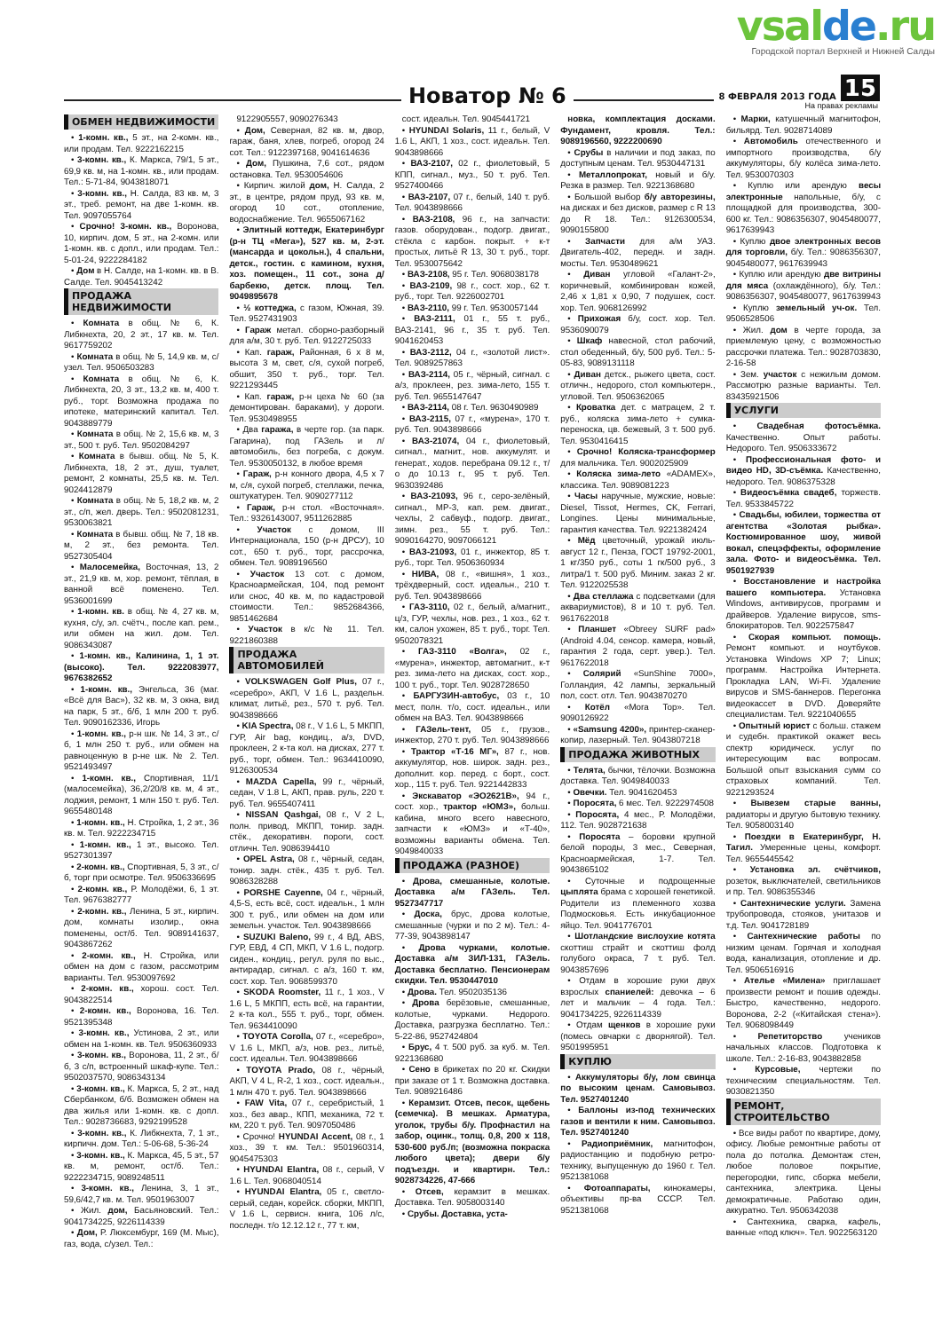vsalde.ru
Городской портал Верхней и Нижней Салды
Новатор № 6
8 ФЕВРАЛЯ 2013 ГОДА 15
На правах рекламы
ОБМЕН НЕДВИЖИМОСТИ
• 1-комн. кв., 5 эт., на 2-комн. кв., или продам. Тел. 9222162215
• 3-комн. кв., К. Маркса, 79/1, 5 эт., 69,9 кв. м, на 1-комн. кв., или продам. Тел.: 5-71-84, 9043818071
• 3-комн. кв., Н. Салда, 83 кв. м, 3 эт., треб. ремонт, на две 1-комн. кв. Тел. 9097055764
• Срочно! 3-комн. кв., Воронова, 10, кирпич. дом, 5 эт., на 2-комн. или 1-комн. кв. с допл., или продам. Тел.: 5-01-24, 9222284182
• Дом в Н. Салде, на 1-комн. кв. в В. Салде. Тел. 9045413242
ПРОДАЖА НЕДВИЖИМОСТИ
• Комната в общ. № 6, К. Либкнехта, 20, 2 эт., 17 кв. м. Тел. 9617759202
• Комната в общ. № 5, 14,9 кв. м, с/узел. Тел. 9506503283
• Комната в общ. № 6, К. Либкнехта, 20, 3 эт., 13,2 кв. м, 400 т. руб., торг. Возможна продажа по ипотеке, материнский капитал. Тел. 9043889779
• Комната в общ. № 2, 15,6 кв. м, 3 эт., 500 т. руб. Тел. 9502084297
• Комната в бывш. общ. № 5, К. Либкнехта, 18, 2 эт., душ, туалет, ремонт, 2 комнаты, 25,5 кв. м. Тел. 9024412879
• Комната в общ. № 5, 18,2 кв. м, 2 эт., с/п, жел. дверь. Тел.: 9502081231, 9530063821
• Комната в бывш. общ. № 7, 18 кв. м, 2 эт., без ремонта. Тел. 9527305404
• Малосемейка, Восточная, 13, 2 эт., 21,9 кв. м, хор. ремонт, тёплая, в ванной всё поменено. Тел. 9536001699
• 1-комн. кв. в общ. № 4, 27 кв. м, кухня, с/у, эл. счётч., после кап. рем., или обмен на жил. дом. Тел. 9086343087
• 1-комн. кв., Калинина, 1, 1 эт. (высоко). Тел. 9222083977, 9676382652
• 1-комн. кв., Энгельса, 36 (маг. «Всё для Вас»), 32 кв. м, 3 окна, вид на парк, 5 эт., б/б, 1 млн 200 т. руб. Тел. 9090162336, Игорь
• 1-комн. кв., р-н шк. № 14, 3 эт., с/б, 1 млн 250 т. руб., или обмен на равноценную в р-не шк. № 2. Тел. 9521493497
• 1-комн. кв., Спортивная, 11/1 (малосемейка), 36,2/20/8 кв. м, 4 эт., лоджия, ремонт, 1 млн 150 т. руб. Тел. 9655480148
• 1-комн. кв., Н. Стройка, 1, 2 эт., 36 кв. м. Тел. 9222234715
• 1-комн. кв., 1 эт., высоко. Тел. 9527301397
• 2-комн. кв., Спортивная, 5, 3 эт., с/б, торг при осмотре. Тел. 9506336695
• 2-комн. кв., Р. Молодёжи, 6, 1 эт. Тел. 9676382777
• 2-комн. кв., Ленина, 5 эт., кирпич. дом, комнаты изолир., окна поменены, ост/б. Тел. 9089141637, 9043867262
• 2-комн. кв., Н. Стройка, или обмен на дом с газом, рассмотрим варианты. Тел. 9530097692
• 2-комн. кв., хорош. сост. Тел. 9043822514
• 2-комн. кв., Воронова, 16. Тел. 9521395348
• 3-комн. кв., Устинова, 2 эт., или обмен на 1-комн. кв. Тел. 9506360933
• 3-комн. кв., Воронова, 11, 2 эт., б/б, 3 с/п, встроенный шкаф-купе. Тел.: 9502037570, 9086343134
• 3-комн. кв., К. Маркса, 5, 2 эт., над Сбербанком, б/б. Возможен обмен на два жилья или 1-комн. кв. с допл. Тел.: 9028736683, 9292199528
• 3-комн. кв., К. Либкнехта, 7, 1 эт., кирпичн. дом. Тел.: 5-06-68, 5-36-24
• 3-комн. кв., К. Маркса, 45, 5 эт., 57 кв. м, ремонт, ост/б. Тел.: 9222234715, 9089248511
• 3-комн. кв., Ленина, 3, 1 эт., 59,6/42,7 кв. м. Тел. 9501963007
• Жил. дом, Басьяновский. Тел.: 9041734225, 9226114339
• Дом, Р. Люксембург, 169 (М. Мыс), газ, вода, с/узел. Тел.:
9122905557, 9090276343
• Дом, Северная, 82 кв. м, двор, гараж, баня, хлев, погреб, огород 24 сот. Тел.: 9122397168, 9041614636
• Дом, Пушкина, 7,6 сот., рядом остановка. Тел. 9530054606
• Кирпич. жилой дом, Н. Салда, 2 эт., в центре, рядом пруд, 93 кв. м, огород 10 сот., отопление, водоснабжение. Тел. 9655067162
• Элитный коттедж, Екатеринбург (р-н ТЦ «Мега»), 527 кв. м, 2-эт. (мансарда и цокольн.), 4 спальни, детск., гостин. с камином, кухня, хоз. помещен., 11 сот., зона д/барбекю, детск. площ. Тел. 9049895678
• ½ коттеджа, с газом, Южная, 39. Тел. 9527431903
• Гараж метал. сборно-разборный для а/м, 30 т. руб. Тел. 9122725033
• Кап. гараж, Районная, 6 х 8 м, высота 3 м, свет, с/я, сухой погреб, обшит, 350 т. руб., торг. Тел. 9221293445
• Кап. гараж, р-н цеха № 60 (за демонтирован. бараками), у дороги. Тел. 9530498955
• Два гаража, в черте гор. (за парк. Гагарина), под ГАЗель и л/автомобиль, без погреба, с докум. Тел. 9530050132, в любое время
• Гараж, р-н конного двора, 4,5 х 7 м, с/я, сухой погреб, стеллажи, печка, оштукатурен. Тел. 9090277112
• Гараж, р-н стол. «Восточная». Тел.: 9326143007, 9511262885
• Участок с домом, III Интернационала, 150 (р-н ДРСУ), 10 сот., 650 т. руб., торг, рассрочка, обмен. Тел. 9089196560
• Участок 13 сот. с домом, Красноармейская, 104, под ремонт или снос, 40 кв. м, по кадастровой стоимости. Тел.: 9852684366, 9851462684
• Участок в к/с № 11. Тел. 9221860388
ПРОДАЖА АВТОМОБИЛЕЙ
• VOLKSWAGEN Golf Plus, 07 г., «серебро», АКП, V 1.6 L, раздельн. климат, литьё, рез., 570 т. руб. Тел. 9043898666
• KIA Spectra, 08 г., V 1.6 L, 5 МКПП, ГУР, Air bag, кондиц., а/з, DVD, проклеен, 2 к-та кол. на дисках, 277 т. руб., торг, обмен. Тел.: 9634410090, 9126300534
• MAZDA Capella, 99 г., чёрный, седан, V 1.8 L, АКП, прав. руль, 220 т. руб. Тел. 9655407411
• NISSAN Qashgai, 08 г., V 2 L, полн. привод, МКПП, тонир. задн. стёк., декоративн. пороги, сост. отличн. Тел. 9086394410
• OPEL Astra, 08 г., чёрный, седан, тонир. задн. стёк., 435 т. руб. Тел. 9086328288
• PORSHE Cayenne, 04 г., чёрный, 4,5-S, есть всё, сост. идеальн., 1 млн 300 т. руб., или обмен на дом или земельн. участок. Тел. 9043898666
• SUZUKI Baleno, 99 г., 4 ВД, ABS, ГУР, ЕВД, 4 СП, МКП, V 1.6 L, подогр. сиден., кондиц., регул. руля по выс., антирадар, сигнал. с а/з, 160 т. км, сост. хор. Тел. 9068599370
• SKODA Roomster, 11 г., 1 хоз., V 1.6 L, 5 МКПП, есть всё, на гарантии, 2 к-та кол., 555 т. руб., торг, обмен. Тел. 9634410090
• TOYOTA Corolla, 07 г., «серебро», V 1.6 L, МКП, а/з, нов. рез., литьё, сост. идеальн. Тел. 9043898666
• TOYOTA Prado, 08 г., чёрный, АКП, V 4 L, R-2, 1 хоз., сост. идеальн., 1 млн 470 т. руб. Тел. 9043898666
• FAW Vita, 07 г., серебристый, 1 хоз., без авар., КПП, механика, 72 т. км, 220 т. руб. Тел. 9097050486
• Срочно! HYUNDAI Accent, 08 г., 1 хоз., 39 т. км. Тел.: 9501960314, 9045475303
• HYUNDAI Elantra, 08 г., серый, V 1.6 L. Тел. 9068040514
• HYUNDAI Elantra, 05 г., светло-серый, седан, корейск. сборки, МКПП, V 1.6 L, сервисн. книга, 106 л/с, последн. т/о 12.12.12 г., 77 т. км,
сост. идеальн. Тел. 9045441721
• HYUNDAI Solaris, 11 г., белый, V 1.6 L, АКП, 1 хоз., сост. идеальн. Тел. 9043898666
• ВАЗ-2107, 02 г., фиолетовый, 5 КПП, сигнал., муз., 50 т. руб. Тел. 9527400466
• ВАЗ-2107, 07 г., белый, 140 т. руб. Тел. 9043898666
• ВАЗ-2108, 96 г., на запчасти: газов. оборудован., подогр. двигат., стёкла с карбон. покрыт. + к-т простых, литьё R 13, 30 т. руб., торг. Тел. 9530075642
• ВАЗ-2108, 95 г. Тел. 9068038178
• ВАЗ-2109, 98 г., сост. хор., 62 т. руб., торг. Тел. 9226002701
• ВАЗ-2110, 99 г. Тел. 9530057144
• ВАЗ-2111, 01 г., 55 т. руб., ВАЗ-2141, 96 г., 35 т. руб. Тел. 9041620453
• ВАЗ-2112, 04 г., «золотой лист». Тел. 9089257863
• ВАЗ-2114, 05 г., чёрный, сигнал. с а/з, проклеен, рез. зима-лето, 155 т. руб. Тел. 9655147647
• ВАЗ-2114, 08 г. Тел. 9630490989
• ВАЗ-2115, 07 г., «мурена», 170 т. руб. Тел. 9043898666
• ВАЗ-21074, 04 г., фиолетовый, сигнал., магнит., нов. аккумулят. и генерат., ходов. перебрана 09.12 г., т/о до 10.13 г., 95 т. руб. Тел. 9630392486
• ВАЗ-21093, 96 г., серо-зелёный, сигнал., МР-3, кап. рем. двигат., чехлы, 2 сабвуф., подогр. двигат., зимн. рез., 55 т. руб. Тел.: 9090164270, 9097066121
• ВАЗ-21093, 01 г., инжектор, 85 т. руб., торг. Тел. 9506360934
• НИВА, 08 г., «вишня», 1 хоз., трёхдверный, сост. идеальн., 210 т. руб. Тел. 9043898666
• ГАЗ-3110, 02 г., белый, а/магнит., ц/з, ГУР, чехлы, нов. рез., 1 хоз., 62 т. км, салон ухожен, 85 т. руб., торг. Тел. 9502078321
• ГАЗ-3110 «Волга», 02 г., «мурена», инжектор, автомагнит., к-т рез. зима-лето на дисках, сост. хор., 100 т. руб., торг. Тел. 9028728650
• БАРГУЗИН-автобус, 03 г., 10 мест, полн. т/о, сост. идеальн., или обмен на ВАЗ. Тел. 9043898666
• ГАЗель-тент, 05 г., грузов., инжектор, 270 т. руб. Тел. 9043898666
• Трактор «Т-16 МГ», 87 г., нов. аккумулятор, нов. широк. задн. рез., дополнит. кор. перед. с борт., сост. хор., 115 т. руб. Тел. 9221442833
• Экскаватор «ЭО2621В», 94 г., сост. хор., трактор «ЮМЗ», больш. кабина, много всего навесного, запчасти к «ЮМЗ» и «Т-40», возможны варианты обмена. Тел. 9049840033
ПРОДАЖА (РАЗНОЕ)
• Дрова, смешанные, колотые. Доставка а/м ГАЗель. Тел. 9527347717
• Доска, брус, дрова колотые, смешанные (чурки и по 2 м). Тел.: 4-77-39, 9043898147
• Дрова чурками, колотые. Доставка а/м ЗИЛ-131, ГАЗель. Доставка бесплатно. Пенсионерам скидки. Тел. 9530447010
• Дрова. Тел. 9502035136
• Дрова берёзовые, смешанные, колотые, чурками. Недорого. Доставка, разгрузка бесплатно. Тел.: 5-22-86, 9527424804
• Брус, 4 т. 500 руб. за куб. м. Тел. 9221368680
• Сено в брикетах по 20 кг. Скидки при заказе от 1 т. Возможна доставка. Тел. 9089216486
• Керамзит. Отсев, песок, щебень (семечка). В мешках. Арматура, уголок, трубы б/у. Профнастил на забор, оцинк., толщ. 0,8, 200 х 118, 530-600 руб./п; (возможна покраска любого цвета); двери б/у подъездн. и квартирн. Тел.: 9028734226, 47-666
• Отсев, керамзит в мешках. Доставка. Тел. 9058003140
• Срубы. Доставка, уста-
новка, комплектация досками. Фундамент, кровля. Тел.: 9089196560, 9222200690
• Срубы в наличии и под заказ, по доступным ценам. Тел. 9530447131
• Металлопрокат, новый и б/у. Резка в размер. Тел. 9221368680
• Большой выбор б/у авторезины, на дисках и без дисков, размер с R 13 до R 18. Тел.: 9126300534, 9090155800
• Запчасти для а/м УАЗ. Двигатель-402, передн. и задн. мосты. Тел. 9530489621
• Диван угловой «Галант-2», коричневый, комбинирован кожей, 2,46 х 1,81 х 0,90, 7 подушек, сост. хор. Тел. 9068126992
• Прихожая б/у, сост. хор. Тел. 9536090079
• Шкаф навесной, стол рабочий, стол обеденный, б/у, 500 руб. Тел.: 5-05-83, 9089131118
• Диван детск., рыжего цвета, сост. отличн., недорого, стол компьютерн., угловой. Тел. 9506362065
• Кроватка дет. с матрацем, 2 т. руб., коляска зима-лето + сумка-переноска, цв. бежевый, 3 т. 500 руб. Тел. 9530416415
• Срочно! Коляска-трансформер для мальчика. Тел. 9002025909
• Коляска зима-лето «ADAMEX», классика. Тел. 9089081223
• Часы наручные, мужские, новые: Diesel, Tissot, Hermes, CK, Ferrari, Longines. Цены минимальные, гарантия качества. Тел. 9221382424
• Мёд цветочный, урожай июль-август 12 г., Пенза, ГОСТ 19792-2001, 1 кг/350 руб., соты 1 гк/500 руб., 3 литра/1 т. 500 руб. Миним. заказ 2 кг. Тел. 9122025538
• Два стеллажа с подсветками (для аквариумистов), 8 и 10 т. руб. Тел. 9617622018
• Планшет «Obreey SURF pad» (Android 4.04, сенсор. камера, новый, гарантия 2 года, серт. увер.). Тел. 9617622018
• Солярий «SunShine 7000», Голландия, 42 лампы, зеркальный пол, сост. отл. Тел. 9043870270
• Котёл «Mora Top». Тел. 9090126922
• «Samsung 4200», принтер-сканер-копир, лазерный. Тел. 9043807218
ПРОДАЖА ЖИВОТНЫХ
• Телята, бычки, тёлочки. Возможна доставка. Тел. 9049840033
• Овечки. Тел. 9041620453
• Поросята, 6 мес. Тел. 9222974508
• Поросята, 4 мес., Р. Молодёжи, 112. Тел. 9028721638
• Поросята – боровки крупной белой породы, 3 мес., Северная, Красноармейская, 1-7. Тел. 9043865102
• Суточные и подрощенные цыплята брама с хорошей генетикой. Родители из племенного хозва Подмосковья. Есть инкубационное яйцо. Тел. 9041776701
• Шотландские вислоухие котята скоттиш страйт и скоттиш фолд голубого окраса, 7 т. руб. Тел. 9043857696
• Отдам в хорошие руки двух взрослых спаниелей: девочка – 6 лет и мальчик – 4 года. Тел.: 9041734225, 9226114339
• Отдам щенков в хорошие руки (помесь овчарки с дворнягой). Тел. 9501995951
КУПЛЮ
• Аккумуляторы б/у, лом свинца по высоким ценам. Самовывоз. Тел. 9527401240
• Баллоны из-под технических газов и вентили к ним. Самовывоз. Тел. 9527401240
• Радиоприёмник, магнитофон, радиостанцию и подобную ретро-технику, выпущенную до 1960 г. Тел. 9521381068
• Фотоаппараты, кинокамеры, объективы пр-ва СССР. Тел. 9521381068
• Марки, катушечный магнитофон, бильярд. Тел. 9028714089
• Автомобиль отечественного и импортного производства, б/у аккумуляторы, б/у колёса зима-лето. Тел. 9530070303
• Куплю или арендую весы электронные напольные, б/у, с площадкой для производства, 300-600 кг. Тел.: 9086356307, 9045480077, 9617639943
• Куплю двое электронных весов для торговли, б/у. Тел.: 9086356307, 9045480077, 9617639943
• Куплю или арендую две витрины для мяса (охлаждённого), б/у. Тел.: 9086356307, 9045480077, 9617639943
• Куплю земельный уч-ок. Тел. 9506528506
• Жил. дом в черте города, за приемлемую цену, с возможностью рассрочки платежа. Тел.: 9028703830, 2-16-58
• Зем. участок с нежилым домом. Рассмотрю разные варианты. Тел. 83435921506
УСЛУГИ
• Свадебная фотосъёмка. Качественно. Опыт работы. Недорого. Тел. 9506333672
• Профессиональная фото- и видео HD, 3D-съёмка. Качественно, недорого. Тел. 9086375328
• Видеосъёмка свадеб, торжеств. Тел. 9533845722
• Свадьбы, юбилеи, торжества от агентства «Золотая рыбка». Костюмированное шоу, живой вокал, спецэффекты, оформление зала. Фото- и видеосъёмка. Тел. 9501927939
• Восстановление и настройка вашего компьютера. Установка Windows, антивирусов, программ и драйверов. Удаление вирусов, sms-блокираторов. Тел. 9022575847
• Скорая компьют. помощь. Ремонт компьют. и ноутбуков. Установка Windows XP 7; Linux; программ. Настройка Интернета. Прокладка LAN, Wi-Fi. Удаление вирусов и SMS-баннеров. Перегонка видеокассет в DVD. Доверяйте специалистам. Тел. 9221040655
• Опытный юрист с больш. стажем и судебн. практикой окажет весь спектр юридическ. услуг по интересующим вас вопросам. Большой опыт взыскания сумм со страховых компаний. Тел. 9221293524
• Вывезем старые ванны, радиаторы и другую бытовую технику. Тел. 9058003140
• Поездки в Екатеринбург, Н. Тагил. Умеренные цены, комфорт. Тел. 9655445542
• Установка эл. счётчиков, розеток, выключателей, светильников и пр. Тел. 9086355346
• Сантехнические услуги. Замена трубопровода, стояков, унитазов и т.д. Тел. 9041728189
• Сантехнические работы по низким ценам. Горячая и холодная вода, канализация, отопление и др. Тел. 9506516916
• Ателье «Милена» приглашает произвести ремонт и пошив одежды. Быстро, качественно, недорого. Воронова, 2-2 («Китайская стена»). Тел. 9068098449
• Репетиторство учеников начальных классов. Подготовка к школе. Тел.: 2-16-83, 9043882858
• Курсовые, чертежи по техническим специальностям. Тел. 9030821350
РЕМОНТ, СТРОИТЕЛЬСТВО
• Все виды работ по квартире, дому, офису. Любые ремонтные работы от пола до потолка. Демонтаж стен, любое половое покрытие, перегородки, гипс, сборка мебели, сантехника, электрика. Цены демократичные. Работаю один, аккуратно. Тел. 9506342038
• Сантехника, сварка, кафель, ванные «под ключ». Тел. 9022563120